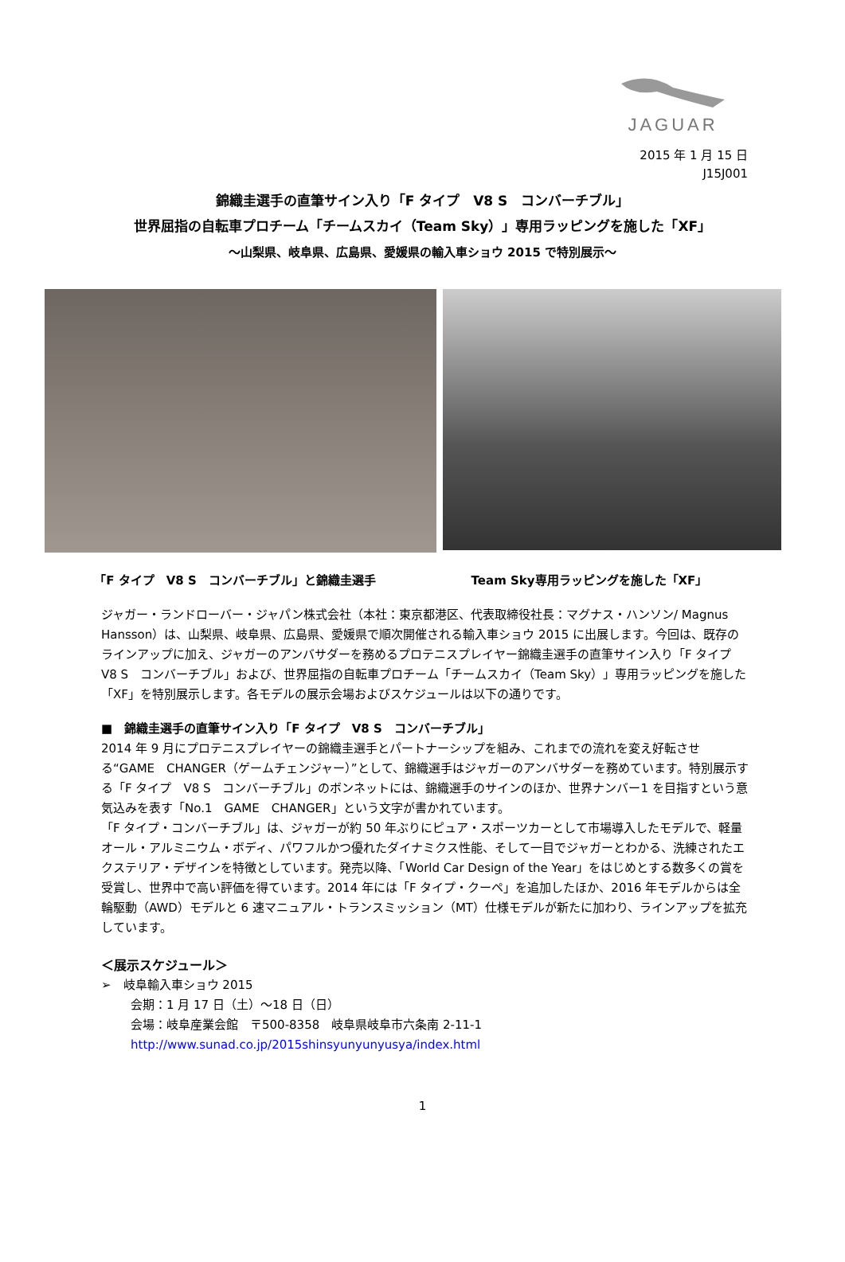JAGUAR
2015 年 1 月 15 日
J15J001
錦織圭選手の直筆サイン入り「F タイプ　V8 S　コンバーチブル」
世界屈指の自転車プロチーム「チームスカイ（Team Sky）」専用ラッピングを施した「XF」
～山梨県、岐阜県、広島県、愛媛県の輸入車ショウ 2015 で特別展示～
「F タイプ　V8 S　コンバーチブル」と錦織圭選手 Team Sky専用ラッピングを施した「XF」
ジャガー・ランドローバー・ジャパン株式会社（本社：東京都港区、代表取締役社長：マグナス・ハンソン/ Magnus Hansson）は、山梨県、岐阜県、広島県、愛媛県で順次開催される輸入車ショウ 2015 に出展します。今回は、既存のラインアップに加え、ジャガーのアンバサダーを務めるプロテニスプレイヤー錦織圭選手の直筆サイン入り「F タイプ　V8 S　コンバーチブル」および、世界屈指の自転車プロチーム「チームスカイ（Team Sky）」専用ラッピングを施した「XF」を特別展示します。各モデルの展示会場およびスケジュールは以下の通りです。
■　錦織圭選手の直筆サイン入り「F タイプ　V8 S　コンバーチブル」
2014 年 9 月にプロテニスプレイヤーの錦織圭選手とパートナーシップを組み、これまでの流れを変え好転させる“GAME　CHANGER（ゲームチェンジャー）”として、錦織選手はジャガーのアンバサダーを務めています。特別展示する「F タイプ　V8 S　コンバーチブル」のボンネットには、錦織選手のサインのほか、世界ナンバー1 を目指すという意気込みを表す「No.1　GAME　CHANGER」という文字が書かれています。
「F タイプ・コンバーチブル」は、ジャガーが約 50 年ぶりにピュア・スポーツカーとして市場導入したモデルで、軽量オール・アルミニウム・ボディ、パワフルかつ優れたダイナミクス性能、そして一目でジャガーとわかる、洗練されたエクステリア・デザインを特徴としています。発売以降、「World Car Design of the Year」をはじめとする数多くの賞を受賞し、世界中で高い評価を得ています。2014 年には「F タイプ・クーペ」を追加したほか、2016 年モデルからは全輪駆動（AWD）モデルと 6 速マニュアル・トランスミッション（MT）仕様モデルが新たに加わり、ラインアップを拡充しています。
＜展示スケジュール＞
➢　岐阜輸入車ショウ 2015
会期：1 月 17 日（土）～18 日（日）
会場：岐阜産業会館　〒500-8358　岐阜県岐阜市六条南 2-11-1
http://www.sunad.co.jp/2015shinsyunyunyusya/index.html
1